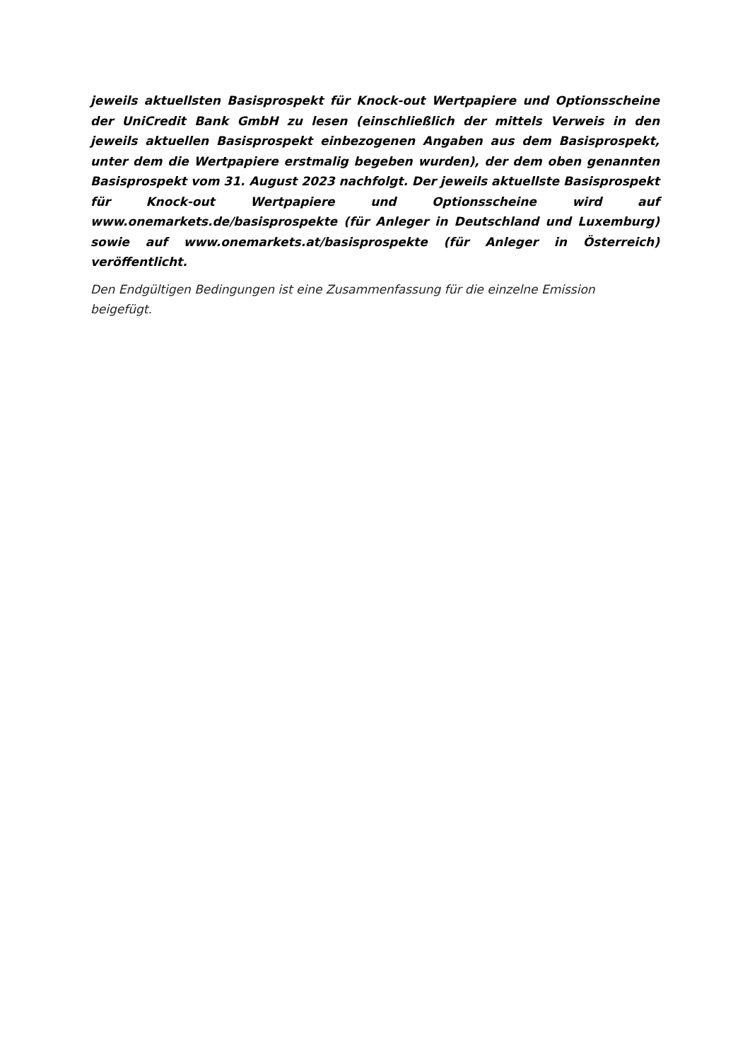jeweils aktuellsten Basisprospekt für Knock-out Wertpapiere und Optionsscheine der UniCredit Bank GmbH zu lesen (einschließlich der mittels Verweis in den jeweils aktuellen Basisprospekt einbezogenen Angaben aus dem Basisprospekt, unter dem die Wertpapiere erstmalig begeben wurden), der dem oben genannten Basisprospekt vom 31. August 2023 nachfolgt. Der jeweils aktuellste Basisprospekt für Knock-out Wertpapiere und Optionsscheine wird auf www.onemarkets.de/basisprospekte (für Anleger in Deutschland und Luxemburg) sowie auf www.onemarkets.at/basisprospekte (für Anleger in Österreich) veröffentlicht.
Den Endgültigen Bedingungen ist eine Zusammenfassung für die einzelne Emission beigefügt.